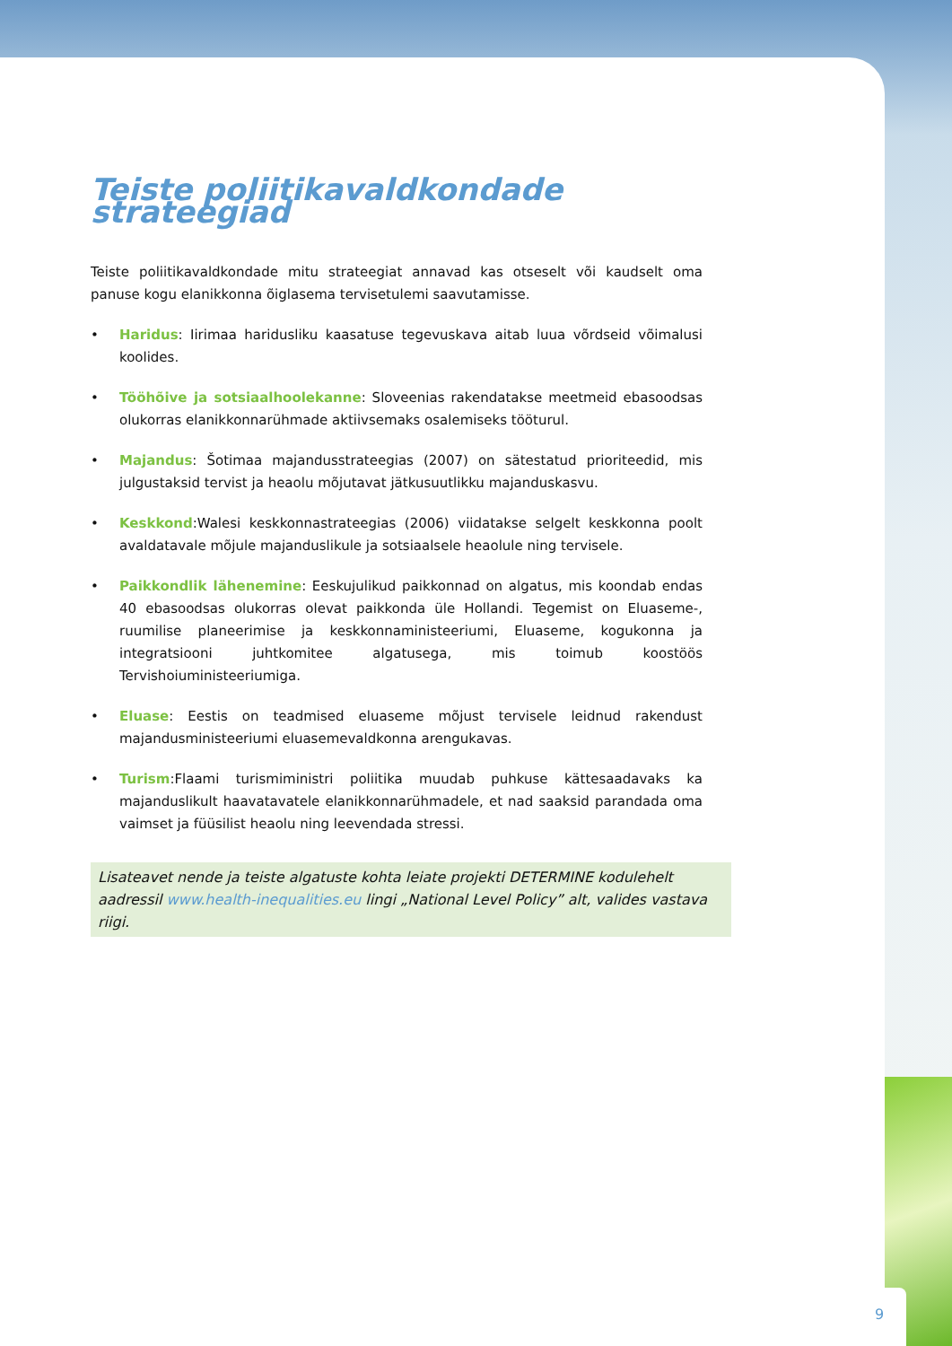Teiste poliitikavaldkondade strateegiad
Teiste poliitikavaldkondade mitu strateegiat annavad kas otseselt või kaudselt oma panuse kogu elanikkonna õiglasema tervisetulemi saavutamisse.
• Haridus: Iirimaa haridusliku kaasatuse tegevuskava aitab luua võrdseid võimalusi koolides.
• Tööhõive ja sotsiaalhoolekanne: Sloveenias rakendatakse meetmeid ebasoodsas olukorras elanikkonnarühmade aktiivsemaks osalemiseks tööturul.
• Majandus: Šotimaa majandusstrateegias (2007) on sätestatud prioriteedid, mis julgustaksid tervist ja heaolu mõjutavat jätkusuutlikku majanduskasvu.
• Keskkond:Walesi keskkonnastrateegias (2006) viidatakse selgelt keskkonna poolt avaldatavale mõjule majanduslikule ja sotsiaalsele heaolule ning tervisele.
• Paikkondlik lähenemine: Eeskujulikud paikkonnad on algatus, mis koondab endas 40 ebasoodsas olukorras olevat paikkonda üle Hollandi. Tegemist on Eluaseme-, ruumilise planeerimise ja keskkonnaministeeriumi, Eluaseme, kogukonna ja integratsiooni juhtkomitee algatusega, mis toimub koostöös Tervishoiuministeeriumiga.
• Eluase: Eestis on teadmised eluaseme mõjust tervisele leidnud rakendust majandusministeeriumi eluasemevaldkonna arengukavas.
• Turism:Flaami turismiministri poliitika muudab puhkuse kättesaadavaks ka majanduslikult haavatavatele elanikkonnarühmadele, et nad saaksid parandada oma vaimset ja füüsilist heaolu ning leevendada stressi.
Lisateavet nende ja teiste algatuste kohta leiate projekti DETERMINE kodulehelt aadressil www.health-inequalities.eu lingi „National Level Policy” alt, valides vastava riigi.
9